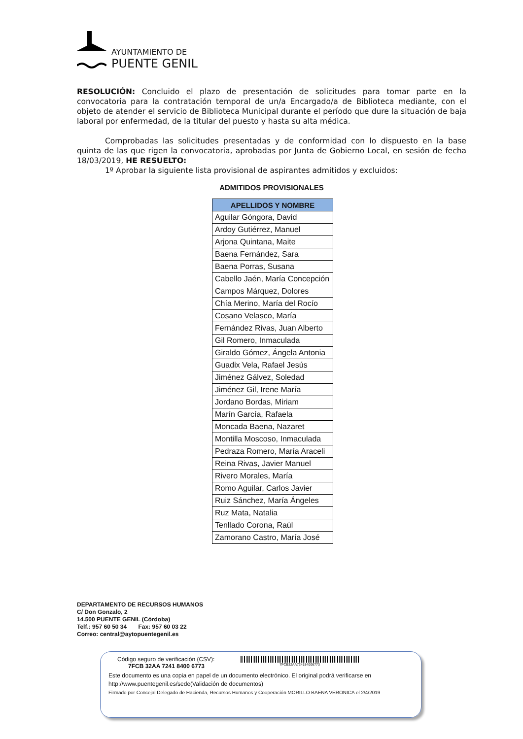AYUNTAMIENTO DE
PUENTE GENIL
RESOLUCIÓN: Concluido el plazo de presentación de solicitudes para tomar parte en la convocatoria para la contratación temporal de un/a Encargado/a de Biblioteca mediante, con el objeto de atender el servicio de Biblioteca Municipal durante el período que dure la situación de baja laboral por enfermedad, de la titular del puesto y hasta su alta médica.
Comprobadas las solicitudes presentadas y de conformidad con lo dispuesto en la base quinta de las que rigen la convocatoria, aprobadas por Junta de Gobierno Local, en sesión de fecha 18/03/2019, HE RESUELTO:
1º Aprobar la siguiente lista provisional de aspirantes admitidos y excluidos:
ADMITIDOS PROVISIONALES
| APELLIDOS Y NOMBRE |
| --- |
| Aguilar Góngora, David |
| Ardoy Gutiérrez, Manuel |
| Arjona Quintana, Maite |
| Baena Fernández, Sara |
| Baena Porras, Susana |
| Cabello Jaén, María Concepción |
| Campos Márquez, Dolores |
| Chía Merino, María del Rocío |
| Cosano Velasco, María |
| Fernández Rivas, Juan Alberto |
| Gil Romero, Inmaculada |
| Giraldo Gómez, Ángela Antonia |
| Guadix Vela, Rafael Jesús |
| Jiménez Gálvez, Soledad |
| Jiménez Gil, Irene María |
| Jordano Bordas, Miriam |
| Marín García, Rafaela |
| Moncada Baena, Nazaret |
| Montilla Moscoso, Inmaculada |
| Pedraza Romero, María Araceli |
| Reina Rivas, Javier Manuel |
| Rivero Morales, María |
| Romo Aguilar, Carlos Javier |
| Ruiz Sánchez, María Ángeles |
| Ruz Mata, Natalia |
| Tenllado Corona, Raúl |
| Zamorano Castro, María José |
DEPARTAMENTO DE RECURSOS HUMANOS
C/ Don Gonzalo, 2
14.500 PUENTE GENIL (Córdoba)
Telf.: 957 60 50 34 Fax: 957 60 03 22
Correo: central@aytopuentegenil.es
Código seguro de verificación (CSV):
7FCB 32AA 7241 8400 6773
7FCB32AA724184006773
Este documento es una copia en papel de un documento electrónico. El original podrá verificarse en
http://www.puentegenil.es/sede(Validación de documentos)
Firmado por Concejal Delegado de Hacienda, Recursos Humanos y Cooperación MORILLO BAENA VERONICA el 2/4/2019